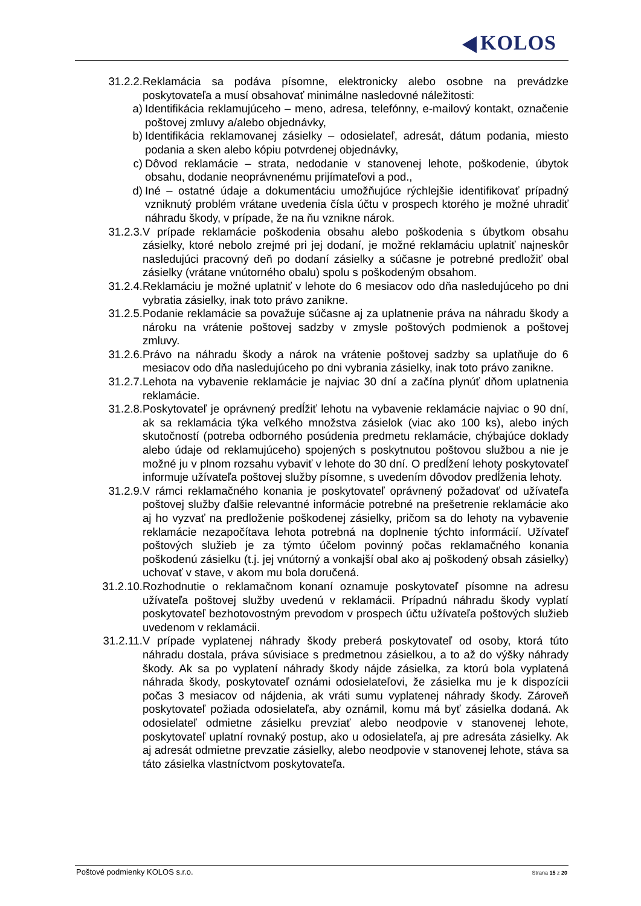KOLOS
31.2.2. Reklamácia sa podáva písomne, elektronicky alebo osobne na prevádzke poskytovateľa a musí obsahovať minimálne nasledovné náležitosti:
a) Identifikácia reklamujúceho – meno, adresa, telefónny, e-mailový kontakt, označenie poštovej zmluvy a/alebo objednávky,
b) Identifikácia reklamovanej zásielky – odosielateľ, adresát, dátum podania, miesto podania a sken alebo kópiu potvrdenej objednávky,
c) Dôvod reklamácie – strata, nedodanie v stanovenej lehote, poškodenie, úbytok obsahu, dodanie neoprávnenému prijímateľovi a pod.,
d) Iné – ostatné údaje a dokumentáciu umožňujúce rýchlejšie identifikovať prípadný vzniknutý problém vrátane uvedenia čísla účtu v prospech ktorého je možné uhradiť náhradu škody, v prípade, že na ňu vznikne nárok.
31.2.3. V prípade reklamácie poškodenia obsahu alebo poškodenia s úbytkom obsahu zásielky, ktoré nebolo zrejmé pri jej dodaní, je možné reklamáciu uplatniť najneskôr nasledujúci pracovný deň po dodaní zásielky a súčasne je potrebné predložiť obal zásielky (vrátane vnútorného obalu) spolu s poškodeným obsahom.
31.2.4. Reklamáciu je možné uplatniť v lehote do 6 mesiacov odo dňa nasledujúceho po dni vybratia zásielky, inak toto právo zanikne.
31.2.5. Podanie reklamácie sa považuje súčasne aj za uplatnenie práva na náhradu škody a nároku na vrátenie poštovej sadzby v zmysle poštových podmienok a poštovej zmluvy.
31.2.6. Právo na náhradu škody a nárok na vrátenie poštovej sadzby sa uplatňuje do 6 mesiacov odo dňa nasledujúceho po dni vybrania zásielky, inak toto právo zanikne.
31.2.7. Lehota na vybavenie reklamácie je najviac 30 dní a začína plynúť dňom uplatnenia reklamácie.
31.2.8. Poskytovateľ je oprávnený predĺžiť lehotu na vybavenie reklamácie najviac o 90 dní, ak sa reklamácia týka veľkého množstva zásielok (viac ako 100 ks), alebo iných skutočností (potreba odborného posúdenia predmetu reklamácie, chýbajúce doklady alebo údaje od reklamujúceho) spojených s poskytnutou poštovou službou a nie je možné ju v plnom rozsahu vybaviť v lehote do 30 dní. O predĺžení lehoty poskytovateľ informuje užívateľa poštovej služby písomne, s uvedením dôvodov predĺženia lehoty.
31.2.9. V rámci reklamačného konania je poskytovateľ oprávnený požadovať od užívateľa poštovej služby ďalšie relevantné informácie potrebné na prešetrenie reklamácie ako aj ho vyzvať na predloženie poškodenej zásielky, pričom sa do lehoty na vybavenie reklamácie nezapočítava lehota potrebná na doplnenie týchto informácií. Užívateľ poštových služieb je za týmto účelom povinný počas reklamačného konania poškodenú zásielku (t.j. jej vnútorný a vonkajší obal ako aj poškodený obsah zásielky) uchovať v stave, v akom mu bola doručená.
31.2.10. Rozhodnutie o reklamačnom konaní oznamuje poskytovateľ písomne na adresu užívateľa poštovej služby uvedenú v reklamácii. Prípadnú náhradu škody vyplatí poskytovateľ bezhotovostným prevodom v prospech účtu užívateľa poštových služieb uvedenom v reklamácii.
31.2.11. V prípade vyplatenej náhrady škody preberá poskytovateľ od osoby, ktorá túto náhradu dostala, práva súvisiace s predmetnou zásielkou, a to až do výšky náhrady škody. Ak sa po vyplatení náhrady škody nájde zásielka, za ktorú bola vyplatená náhrada škody, poskytovateľ oznámi odosielateľovi, že zásielka mu je k dispozícii počas 3 mesiacov od nájdenia, ak vráti sumu vyplatenej náhrady škody. Zároveň poskytovateľ požiada odosielateľa, aby oznámil, komu má byť zásielka dodaná. Ak odosielateľ odmietne zásielku prevziať alebo neodpovie v stanovenej lehote, poskytovateľ uplatní rovnaký postup, ako u odosielateľa, aj pre adresáta zásielky. Ak aj adresát odmietne prevzatie zásielky, alebo neodpovie v stanovenej lehote, stáva sa táto zásielka vlastníctvom poskytovateľa.
Poštové podmienky KOLOS s.r.o.
Strana 15 z 20